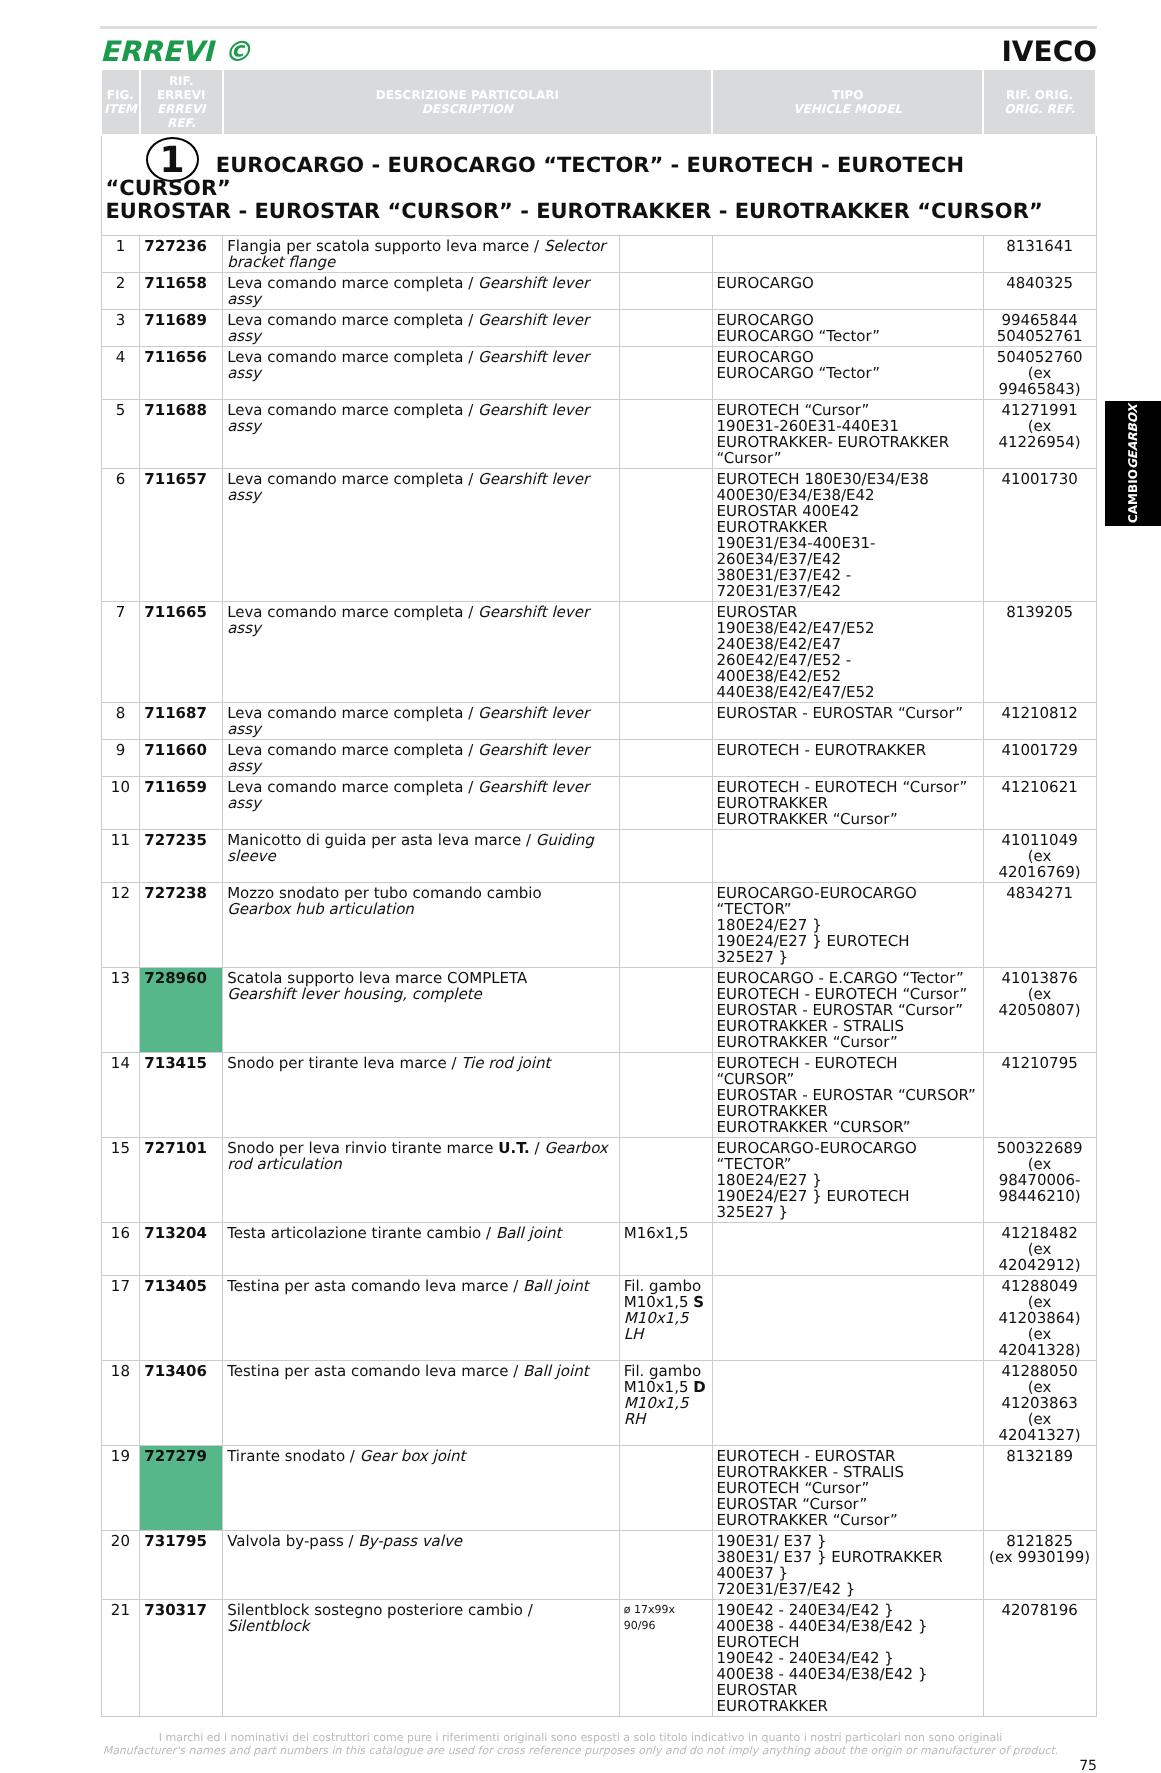ERREVI © IVECO
| FIG. ITEM | RIF. ERREVI ERREVI REF. | DESCRIZIONE PARTICOLARI DESCRIPTION | | TIPO VEHICLE MODEL | RIF. ORIG. ORIG. REF. |
| --- | --- | --- | --- | --- | --- |
| 1 EUROCARGO - EUROCARGO “TECTOR” - EUROTECH - EUROTECH “CURSOR” EUROSTAR - EUROSTAR “CURSOR” - EUROTRAKKER - EUROTRAKKER “CURSOR” | | | | | |
| 1 | 727236 | Flangia per scatola supporto leva marce / Selector bracket flange | | | 8131641 |
| 2 | 711658 | Leva comando marce completa / Gearshift lever assy | | EUROCARGO | 4840325 |
| 3 | 711689 | Leva comando marce completa / Gearshift lever assy | | EUROCARGO EUROCARGO “Tector” | 99465844 504052761 |
| 4 | 711656 | Leva comando marce completa / Gearshift lever assy | | EUROCARGO EUROCARGO “Tector” | 504052760 (ex 99465843) |
| 5 | 711688 | Leva comando marce completa / Gearshift lever assy | | EUROTECH “Cursor” 190E31-260E31-440E31 EUROTRAKKER- EUROTRAKKER “Cursor” | 41271991 (ex 41226954) |
| 6 | 711657 | Leva comando marce completa / Gearshift lever assy | | EUROTECH 180E30/E34/E38 400E30/E34/E38/E42 EUROSTAR 400E42 EUROTRAKKER 190E31/E34-400E31-260E34/E37/E42 380E31/E37/E42 - 720E31/E37/E42 | 41001730 |
| 7 | 711665 | Leva comando marce completa / Gearshift lever assy | | EUROSTAR 190E38/E42/E47/E52 240E38/E42/E47 260E42/E47/E52 - 400E38/E42/E52 440E38/E42/E47/E52 | 8139205 |
| 8 | 711687 | Leva comando marce completa / Gearshift lever assy | | EUROSTAR - EUROSTAR “Cursor” | 41210812 |
| 9 | 711660 | Leva comando marce completa / Gearshift lever assy | | EUROTECH - EUROTRAKKER | 41001729 |
| 10 | 711659 | Leva comando marce completa / Gearshift lever assy | | EUROTECH - EUROTECH “Cursor” EUROTRAKKER EUROTRAKKER “Cursor” | 41210621 |
| 11 | 727235 | Manicotto di guida per asta leva marce / Guiding sleeve | | | 41011049 (ex 42016769) |
| 12 | 727238 | Mozzo snodato per tubo comando cambio Gearbox hub articulation | | EUROCARGO-EUROCARGO “TECTOR” 180E24/E27 } 190E24/E27 } EUROTECH 325E27 } | 4834271 |
| 13 | 728960 | Scatola supporto leva marce COMPLETA Gearshift lever housing, complete | | EUROCARGO - E.CARGO “Tector” EUROTECH - EUROTECH “Cursor” EUROSTAR - EUROSTAR “Cursor” EUROTRAKKER - STRALIS EUROTRAKKER “Cursor” | 41013876 (ex 42050807) |
| 14 | 713415 | Snodo per tirante leva marce / Tie rod joint | | EUROTECH - EUROTECH “CURSOR” EUROSTAR - EUROSTAR “CURSOR” EUROTRAKKER EUROTRAKKER “CURSOR” | 41210795 |
| 15 | 727101 | Snodo per leva rinvio tirante marce U.T. / Gearbox rod articulation | | EUROCARGO-EUROCARGO “TECTOR” 180E24/E27 } 190E24/E27 } EUROTECH 325E27 } | 500322689 (ex 98470006- 98446210) |
| 16 | 713204 | Testa articolazione tirante cambio / Ball joint | M16x1,5 | | 41218482 (ex 42042912) |
| 17 | 713405 | Testina per asta comando leva marce / Ball joint | Fil. gambo M10x1,5 S M10x1,5 LH | | 41288049 (ex 41203864) (ex 42041328) |
| 18 | 713406 | Testina per asta comando leva marce / Ball joint | Fil. gambo M10x1,5 D M10x1,5 RH | | 41288050 (ex 41203863 (ex 42041327) |
| 19 | 727279 | Tirante snodato / Gear box joint | | EUROTECH - EUROSTAR EUROTRAKKER - STRALIS EUROTECH “Cursor” EUROSTAR “Cursor” EUROTRAKKER “Cursor” | 8132189 |
| 20 | 731795 | Valvola by-pass / By-pass valve | | 190E31/ E37 } 380E31/ E37 } EUROTRAKKER 400E37 } 720E31/E37/E42 } | 8121825 (ex 9930199) |
| 21 | 730317 | Silentblock sostegno posteriore cambio / Silentblock | ø 17x99x 90/96 | 190E42 - 240E34/E42 } 400E38 - 440E34/E38/E42 } EUROTECH 190E42 - 240E34/E42 } 400E38 - 440E34/E38/E42 } EUROSTAR EUROTRAKKER | 42078196 |
CAMBIO GEARBOX
I marchi ed i nominativi dei costruttori come pure i riferimenti originali sono esposti a solo titolo indicativo in quanto i nostri particolari non sono originali
Manufacturer's names and part numbers in this catalogue are used for cross reference purposes only and do not imply anything about the origin or manufacturer of product.
75